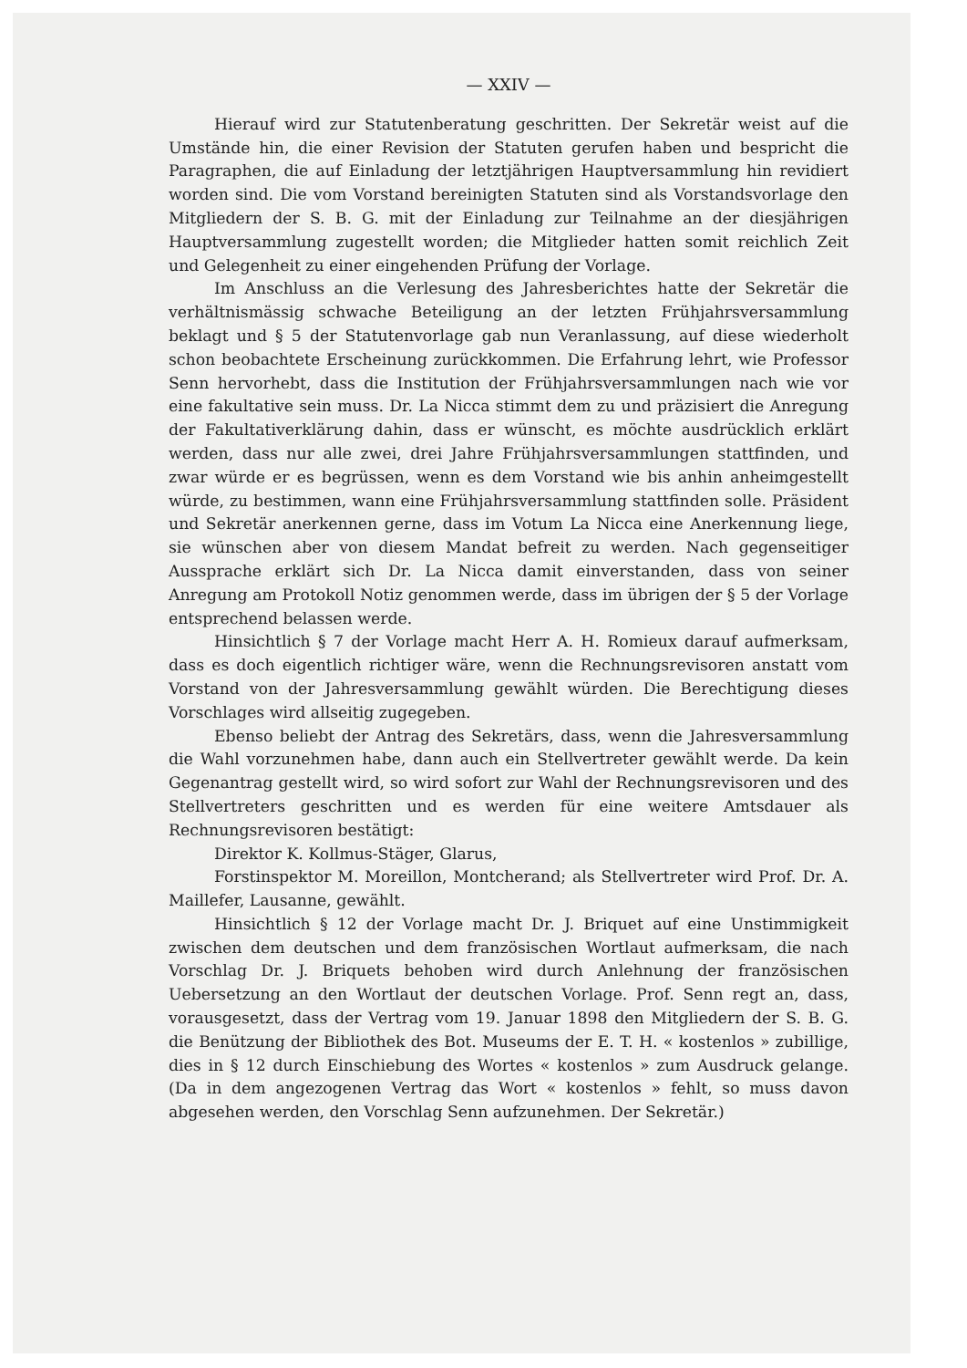— XXIV —
Hierauf wird zur Statutenberatung geschritten. Der Sekretär weist auf die Umstände hin, die einer Revision der Statuten gerufen haben und bespricht die Paragraphen, die auf Einladung der letztjährigen Hauptversammlung hin revidiert worden sind. Die vom Vorstand bereinigten Statuten sind als Vorstandsvorlage den Mitgliedern der S. B. G. mit der Einladung zur Teilnahme an der diesjährigen Hauptversammlung zugestellt worden; die Mitglieder hatten somit reichlich Zeit und Gelegenheit zu einer eingehenden Prüfung der Vorlage.
Im Anschluss an die Verlesung des Jahresberichtes hatte der Sekretär die verhältnismässig schwache Beteiligung an der letzten Frühjahrsversammlung beklagt und § 5 der Statutenvorlage gab nun Veranlassung, auf diese wiederholt schon beobachtete Erscheinung zurückkommen. Die Erfahrung lehrt, wie Professor Senn hervorhebt, dass die Institution der Frühjahrsversammlungen nach wie vor eine fakultative sein muss. Dr. La Nicca stimmt dem zu und präzisiert die Anregung der Fakultativerklärung dahin, dass er wünscht, es möchte ausdrücklich erklärt werden, dass nur alle zwei, drei Jahre Frühjahrsversammlungen stattfinden, und zwar würde er es begrüssen, wenn es dem Vorstand wie bis anhin anheimgestellt würde, zu bestimmen, wann eine Frühjahrsversammlung stattfinden solle. Präsident und Sekretär anerkennen gerne, dass im Votum La Nicca eine Anerkennung liege, sie wünschen aber von diesem Mandat befreit zu werden. Nach gegenseitiger Aussprache erklärt sich Dr. La Nicca damit einverstanden, dass von seiner Anregung am Protokoll Notiz genommen werde, dass im übrigen der § 5 der Vorlage entsprechend belassen werde.
Hinsichtlich § 7 der Vorlage macht Herr A. H. Romieux darauf aufmerksam, dass es doch eigentlich richtiger wäre, wenn die Rechnungsrevisoren anstatt vom Vorstand von der Jahresversammlung gewählt würden. Die Berechtigung dieses Vorschlages wird allseitig zugegeben.
Ebenso beliebt der Antrag des Sekretärs, dass, wenn die Jahresversammlung die Wahl vorzunehmen habe, dann auch ein Stellvertreter gewählt werde. Da kein Gegenantrag gestellt wird, so wird sofort zur Wahl der Rechnungsrevisoren und des Stellvertreters geschritten und es werden für eine weitere Amtsdauer als Rechnungsrevisoren bestätigt:
Direktor K. Kollmus-Stäger, Glarus,
Forstinspektor M. Moreillon, Montcherand; als Stellvertreter wird Prof. Dr. A. Maillefer, Lausanne, gewählt.
Hinsichtlich § 12 der Vorlage macht Dr. J. Briquet auf eine Unstimmigkeit zwischen dem deutschen und dem französischen Wortlaut aufmerksam, die nach Vorschlag Dr. J. Briquets behoben wird durch Anlehnung der französischen Uebersetzung an den Wortlaut der deutschen Vorlage. Prof. Senn regt an, dass, vorausgesetzt, dass der Vertrag vom 19. Januar 1898 den Mitgliedern der S. B. G. die Benützung der Bibliothek des Bot. Museums der E. T. H. « kostenlos » zubillige, dies in § 12 durch Einschiebung des Wortes « kostenlos » zum Ausdruck gelange. (Da in dem angezogenen Vertrag das Wort « kostenlos » fehlt, so muss davon abgesehen werden, den Vorschlag Senn aufzunehmen. Der Sekretär.)